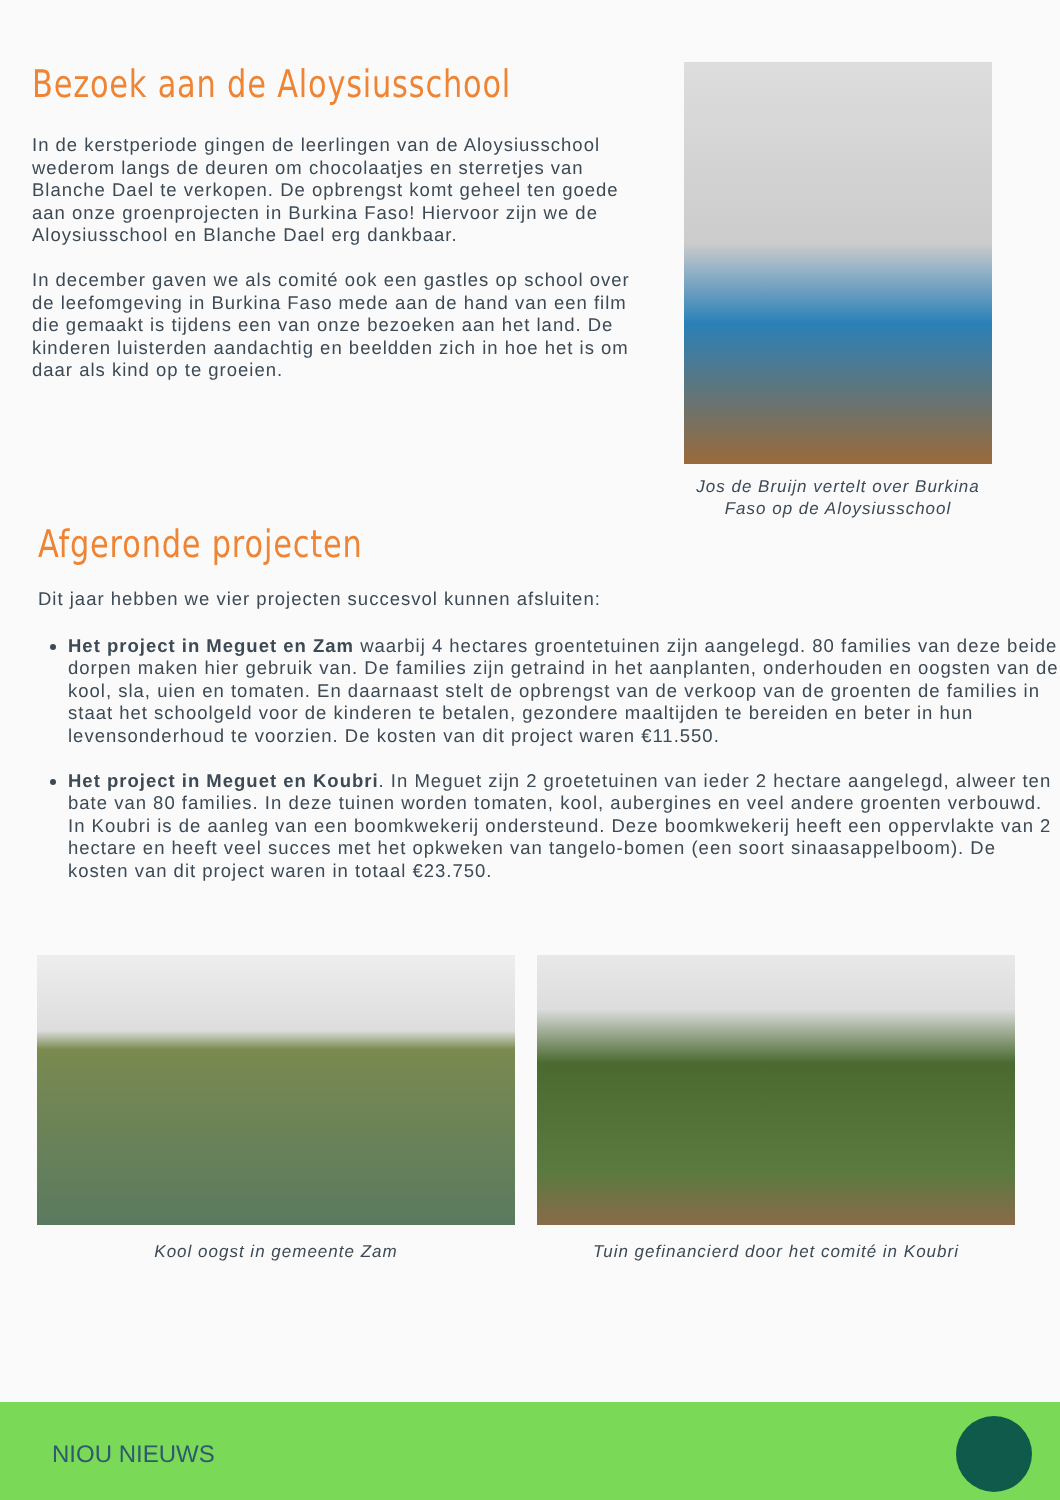Bezoek aan de Aloysiusschool
In de kerstperiode gingen de leerlingen van de Aloysiusschool wederom langs de deuren om chocolaatjes en sterretjes van Blanche Dael te verkopen. De opbrengst komt geheel ten goede aan onze groenprojecten in Burkina Faso! Hiervoor zijn we de Aloysiusschool en Blanche Dael erg dankbaar.
In december gaven we als comité ook een gastles op school over de leefomgeving in Burkina Faso mede aan de hand van een film die gemaakt is tijdens een van onze bezoeken aan het land. De kinderen luisterden aandachtig en beeldden zich in hoe het is om daar als kind op te groeien.
Jos de Bruijn vertelt over Burkina Faso op de Aloysiusschool
Afgeronde projecten
Dit jaar hebben we vier projecten succesvol kunnen afsluiten:
Het project in Meguet en Zam waarbij 4 hectares groentetuinen zijn aangelegd. 80 families van deze beide dorpen maken hier gebruik van. De families zijn getraind in het aanplanten, onderhouden en oogsten van de kool, sla, uien en tomaten. En daarnaast stelt de opbrengst van de verkoop van de groenten de families in staat het schoolgeld voor de kinderen te betalen, gezondere maaltijden te bereiden en beter in hun levensonderhoud te voorzien. De kosten van dit project waren €11.550.
Het project in Meguet en Koubri. In Meguet zijn 2 groetetuinen van ieder 2 hectare aangelegd, alweer ten bate van 80 families. In deze tuinen worden tomaten, kool, aubergines en veel andere groenten verbouwd. In Koubri is de aanleg van een boomkwekerij ondersteund. Deze boomkwekerij heeft een oppervlakte van 2 hectare en heeft veel succes met het opkweken van tangelo-bomen (een soort sinaasappelboom). De kosten van dit project waren in totaal €23.750.
Kool oogst in gemeente Zam Tuin gefinancierd door het comité in Koubri
NIOU NIEUWS